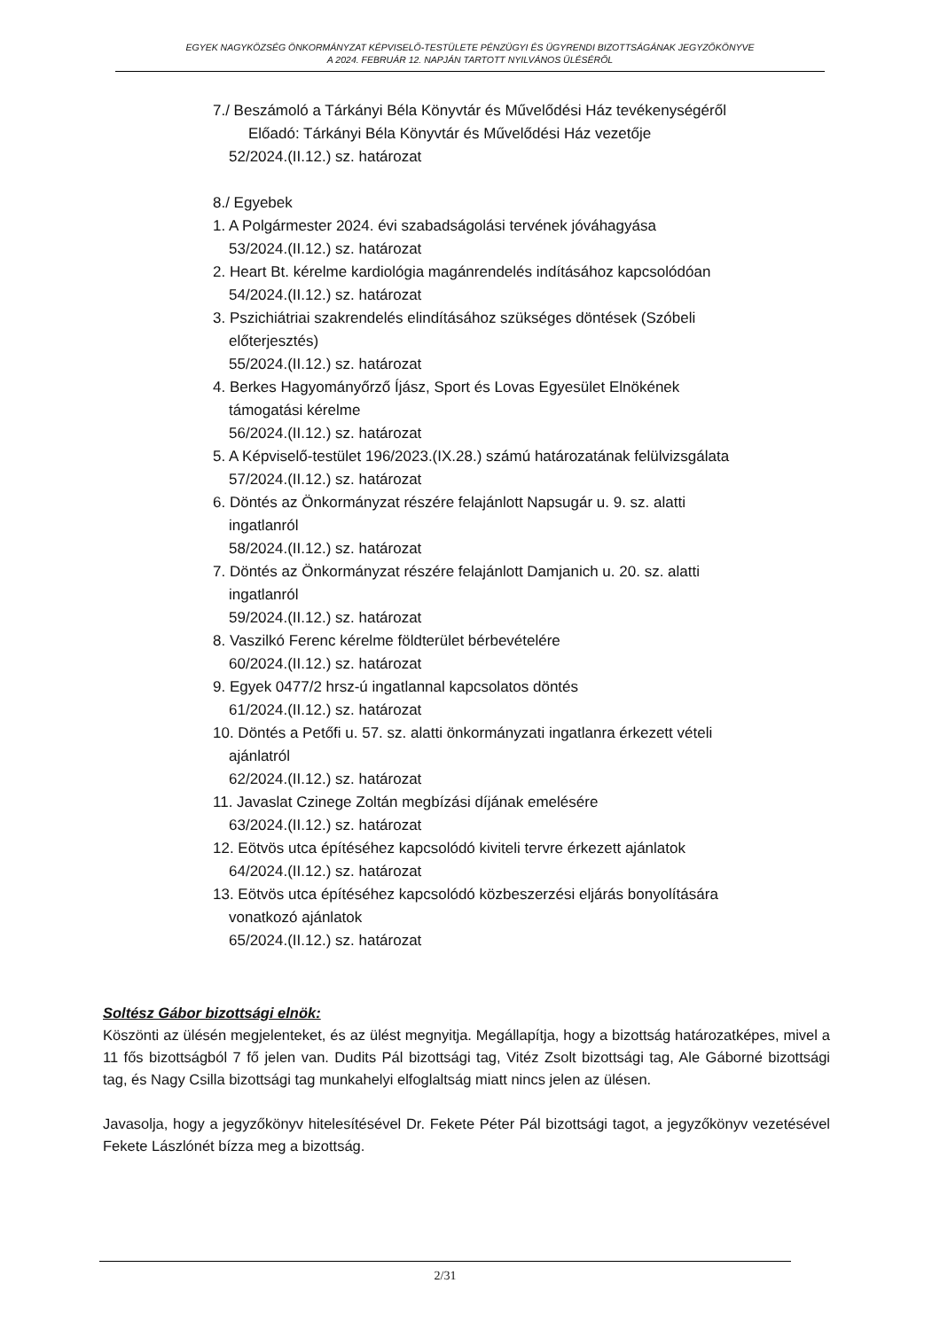EGYEK NAGYKÖZSÉG ÖNKORMÁNYZAT KÉPVISELŐ-TESTÜLETE PÉNZÜGYI ÉS ÜGYRENDI BIZOTTSÁGÁNAK JEGYZŐKÖNYVE
A 2024. FEBRUÁR 12. NAPJÁN TARTOTT NYILVÁNOS ÜLÉSÉRŐL
7./ Beszámoló a Tárkányi Béla Könyvtár és Művelődési Ház tevékenységéről
Előadó: Tárkányi Béla Könyvtár és Művelődési Ház vezetője
52/2024.(II.12.) sz. határozat
8./ Egyebek
1. A Polgármester 2024. évi szabadságolási tervének jóváhagyása
53/2024.(II.12.) sz. határozat
2. Heart Bt. kérelme kardiológia magánrendelés indításához kapcsolódóan
54/2024.(II.12.) sz. határozat
3. Pszichiátriai szakrendelés elindításához szükséges döntések (Szóbeli
előterjesztés)
55/2024.(II.12.) sz. határozat
4. Berkes Hagyományőrző Íjász, Sport és Lovas Egyesület Elnökének
támogatási kérelme
56/2024.(II.12.) sz. határozat
5. A Képviselő-testület 196/2023.(IX.28.) számú határozatának felülvizsgálata
57/2024.(II.12.) sz. határozat
6. Döntés az Önkormányzat részére felajánlott Napsugár u. 9. sz. alatti
ingatlanról
58/2024.(II.12.) sz. határozat
7. Döntés az Önkormányzat részére felajánlott Damjanich u. 20. sz. alatti
ingatlanról
59/2024.(II.12.) sz. határozat
8. Vaszilkó Ferenc kérelme földterület bérbevételére
60/2024.(II.12.) sz. határozat
9. Egyek 0477/2 hrsz-ú ingatlannal kapcsolatos döntés
61/2024.(II.12.) sz. határozat
10. Döntés a Petőfi u. 57. sz. alatti önkormányzati ingatlanra érkezett vételi
ajánlatról
62/2024.(II.12.) sz. határozat
11. Javaslat Czinege Zoltán megbízási díjának emelésére
63/2024.(II.12.) sz. határozat
12. Eötvös utca építéséhez kapcsolódó kiviteli tervre érkezett ajánlatok
64/2024.(II.12.) sz. határozat
13. Eötvös utca építéséhez kapcsolódó közbeszerzési eljárás bonyolítására
vonatkozó ajánlatok
65/2024.(II.12.) sz. határozat
Soltész Gábor bizottsági elnök:
Köszönti az ülésén megjelenteket, és az ülést megnyitja. Megállapítja, hogy a bizottság határozatképes, mivel a 11 fős bizottságból 7 fő jelen van. Dudits Pál bizottsági tag, Vitéz Zsolt bizottsági tag, Ale Gáborné bizottsági tag, és Nagy Csilla bizottsági tag munkahelyi elfoglaltság miatt nincs jelen az ülésen.
Javasolja, hogy a jegyzőkönyv hitelesítésével Dr. Fekete Péter Pál bizottsági tagot, a jegyzőkönyv vezetésével Fekete Lászlónét bízza meg a bizottság.
2/31